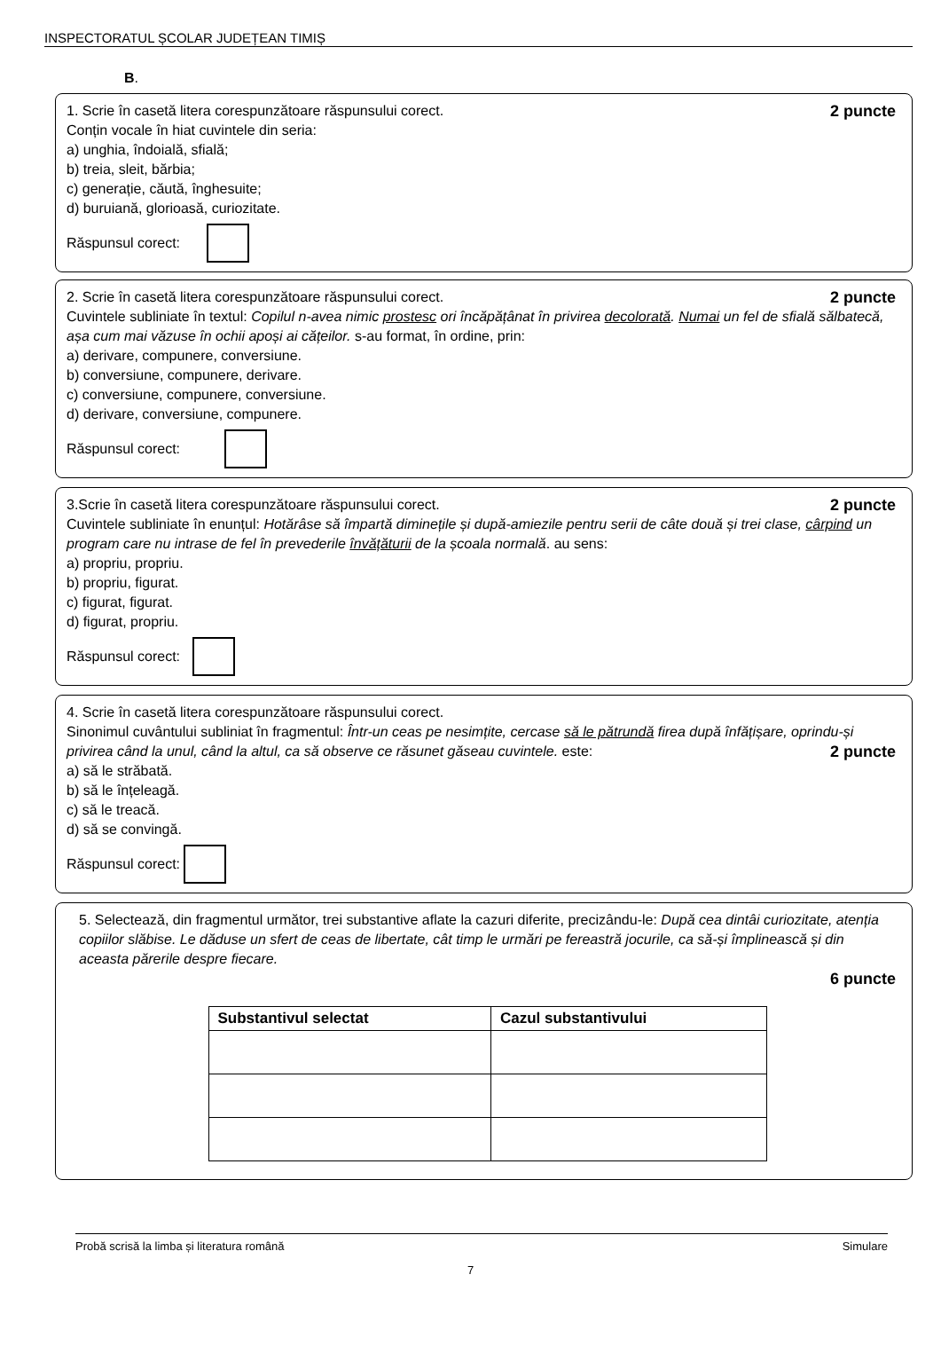INSPECTORATUL ȘCOLAR JUDEȚEAN TIMIȘ
B.
2 puncte 1. Scrie în casetă litera corespunzătoare răspunsului corect.
Conțin vocale în hiat cuvintele din seria:
a) unghia, îndoială, sfială;
b) treia, sleit, bărbia;
c) generație, căută, înghesuite;
d) buruiană, glorioasă, curiozitate.
Răspunsul corect:
2 puncte 2. Scrie în casetă litera corespunzătoare răspunsului corect.
Cuvintele subliniate în textul: Copilul n-avea nimic prostesc ori încăpățânat în privirea decolorată. Numai un fel de sfială sălbatecă, așa cum mai văzuse în ochii apoși ai cățeilor. s-au format, în ordine, prin:
a) derivare, compunere, conversiune.
b) conversiune, compunere, derivare.
c) conversiune, compunere, conversiune.
d) derivare, conversiune, compunere.
Răspunsul corect:
2 puncte 3.Scrie în casetă litera corespunzătoare răspunsului corect.
Cuvintele subliniate în enunțul: Hotărâse să împartă diminețile și după-amiezile pentru serii de câte două și trei clase, cârpind un program care nu intrase de fel în prevederile învățăturii de la școala normală. au sens:
a) propriu, propriu.
b) propriu, figurat.
c) figurat, figurat.
d) figurat, propriu.
Răspunsul corect:
4. Scrie în casetă litera corespunzătoare răspunsului corect.
Sinonimul cuvântului subliniat în fragmentul: Într-un ceas pe nesimțite, cercase să le pătrundă firea după înfățișare, oprindu-și privirea când la unul, când la altul, ca să observe ce răsunet găseau cuvintele. este: 2 puncte
a) să le străbată.
b) să le înțeleagă.
c) să le treacă.
d) să se convingă.
Răspunsul corect:
5. Selectează, din fragmentul următor, trei substantive aflate la cazuri diferite, precizându-le: După cea dintâi curiozitate, atenția copiilor slăbise. Le dăduse un sfert de ceas de libertate, cât timp le urmări pe fereastră jocurile, ca să-și împlinească și din aceasta părerile despre fiecare.
6 puncte
| Substantivul selectat | Cazul substantivului |
| --- | --- |
Probă scrisă la limba și literatura română Simulare
7